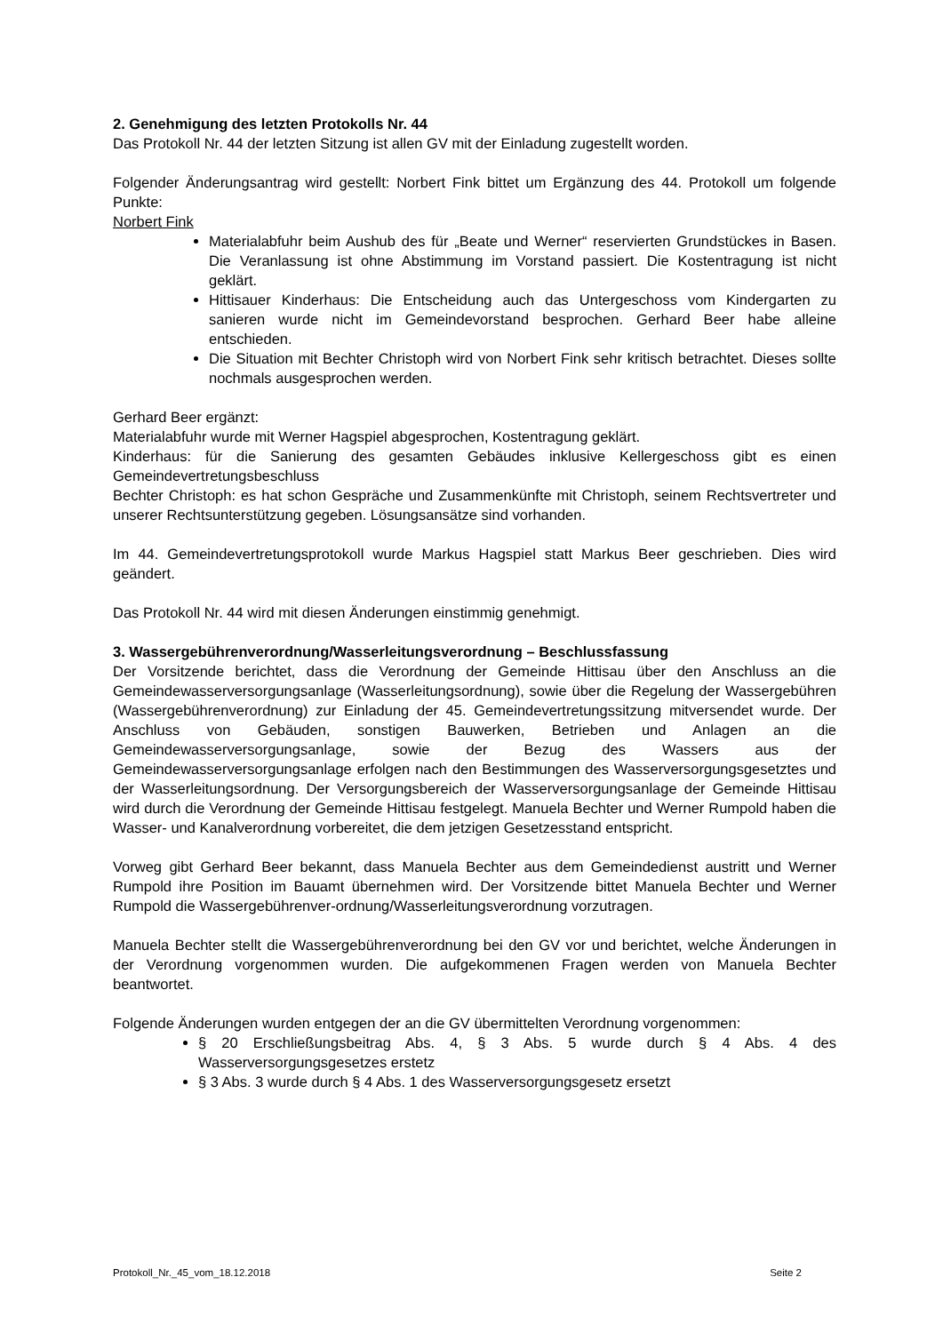2. Genehmigung des letzten Protokolls Nr. 44
Das Protokoll Nr. 44 der letzten Sitzung ist allen GV mit der Einladung zugestellt worden.
Folgender Änderungsantrag wird gestellt: Norbert Fink bittet um Ergänzung des 44. Protokoll um folgende Punkte:
Norbert Fink
Materialabfuhr beim Aushub des für „Beate und Werner“ reservierten Grundstückes in Basen. Die Veranlassung ist ohne Abstimmung im Vorstand passiert. Die Kostentragung ist nicht geklärt.
Hittisauer Kinderhaus: Die Entscheidung auch das Untergeschoss vom Kindergarten zu sanieren wurde nicht im Gemeindevorstand besprochen. Gerhard Beer habe alleine entschieden.
Die Situation mit Bechter Christoph wird von Norbert Fink sehr kritisch betrachtet. Dieses sollte nochmals ausgesprochen werden.
Gerhard Beer ergänzt:
Materialabfuhr wurde mit Werner Hagspiel abgesprochen, Kostentragung geklärt.
Kinderhaus: für die Sanierung des gesamten Gebäudes inklusive Kellergeschoss gibt es einen Gemeindevertretungsbeschluss
Bechter Christoph: es hat schon Gespräche und Zusammenkünfte mit Christoph, seinem Rechtsvertreter und unserer Rechtsunterstützung gegeben. Lösungsansätze sind vorhanden.
Im 44. Gemeindevertretungsprotokoll wurde Markus Hagspiel statt Markus Beer geschrieben. Dies wird geändert.
Das Protokoll Nr. 44 wird mit diesen Änderungen einstimmig genehmigt.
3. Wassergebührenverordnung/Wasserleitungsverordnung – Beschlussfassung
Der Vorsitzende berichtet, dass die Verordnung der Gemeinde Hittisau über den Anschluss an die Gemeindewasserversorgungsanlage (Wasserleitungsordnung), sowie über die Regelung der Wassergebühren (Wassergebührenverordnung) zur Einladung der 45. Gemeindevertretungssitzung mitversendet wurde. Der Anschluss von Gebäuden, sonstigen Bauwerken, Betrieben und Anlagen an die Gemeindewasserversorgungsanlage, sowie der Bezug des Wassers aus der Gemeindewasserversorgungsanlage erfolgen nach den Bestimmungen des Wasserversorgungsgesetztes und der Wasserleitungsordnung. Der Versorgungsbereich der Wasserversorgungsanlage der Gemeinde Hittisau wird durch die Verordnung der Gemeinde Hittisau festgelegt. Manuela Bechter und Werner Rumpold haben die Wasser- und Kanalverordnung vorbereitet, die dem jetzigen Gesetzesstand entspricht.
Vorweg gibt Gerhard Beer bekannt, dass Manuela Bechter aus dem Gemeindedienst austritt und Werner Rumpold ihre Position im Bauamt übernehmen wird. Der Vorsitzende bittet Manuela Bechter und Werner Rumpold die Wassergebührenver-ordnung/Wasserleitungsverordnung vorzutragen.
Manuela Bechter stellt die Wassergebührenverordnung bei den GV vor und berichtet, welche Änderungen in der Verordnung vorgenommen wurden. Die aufgekommenen Fragen werden von Manuela Bechter beantwortet.
Folgende Änderungen wurden entgegen der an die GV übermittelten Verordnung vorgenommen:
§ 20 Erschließungsbeitrag Abs. 4, § 3 Abs. 5 wurde durch § 4 Abs. 4 des Wasserversorgungsgesetzes erstetz
§ 3 Abs. 3 wurde durch § 4 Abs. 1 des Wasserversorgungsgesetz ersetzt
Protokoll_Nr._45_vom_18.12.2018 Seite 2